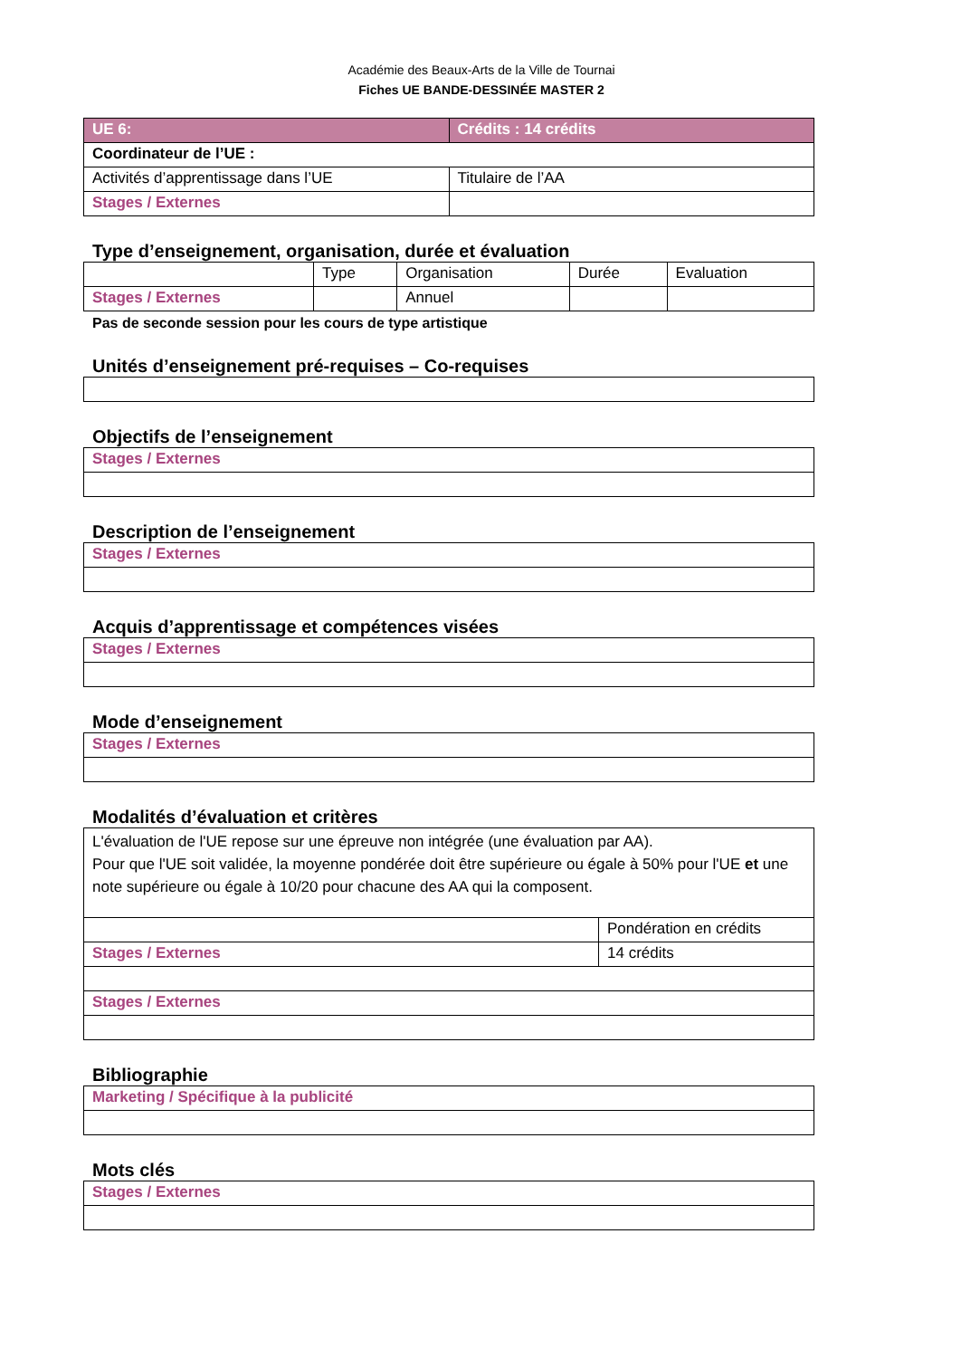Académie des Beaux-Arts de la Ville de Tournai
Fiches UE BANDE-DESSINÉE MASTER 2
| UE 6: | Crédits : 14 crédits |
| --- | --- |
| Coordinateur de l’UE : | |
| Activités d’apprentissage dans l’UE | Titulaire de l’AA |
| Stages / Externes | |
Type d’enseignement, organisation, durée et évaluation
| | Type | Organisation | Durée | Evaluation |
| Stages / Externes | | Annuel | | |
Pas de seconde session pour les cours de type artistique
Unités d’enseignement pré-requises – Co-requises
Objectifs de l’enseignement
| Stages / Externes |
Description de l’enseignement
| Stages / Externes |
Acquis d’apprentissage et compétences visées
| Stages / Externes |
Mode d’enseignement
| Stages / Externes |
Modalités d’évaluation et critères
| L'évaluation de l'UE repose sur une épreuve non intégrée (une évaluation par AA). Pour que l'UE soit validée, la moyenne pondérée doit être supérieure ou égale à 50% pour l'UE et une note supérieure ou égale à 10/20 pour chacune des AA qui la composent. | |
| | Pondération en crédits |
| Stages / Externes | 14 crédits |
| Stages / Externes | |
Bibliographie
| Marketing / Spécifique à la publicité |
Mots clés
| Stages / Externes |